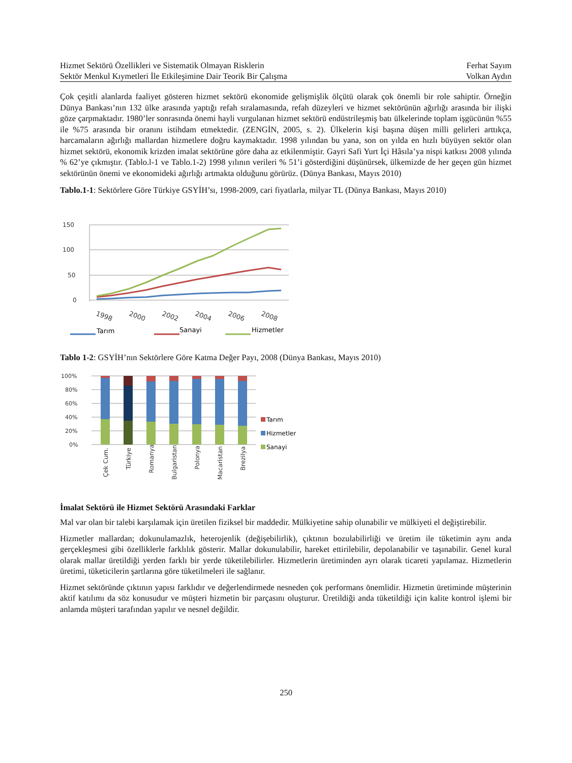Hizmet Sektörü Özellikleri ve Sistematik Olmayan Risklerin Ferhat Sayım
Sektör Menkul Kıymetleri İle Etkileşimine Dair Teorik Bir Çalışma Volkan Aydın
Çok çeşitli alanlarda faaliyet gösteren hizmet sektörü ekonomide gelişmişlik ölçütü olarak çok önemli bir role sahiptir. Örneğin Dünya Bankası’nın 132 ülke arasında yaptığı refah sıralamasında, refah düzeyleri ve hizmet sektörünün ağırlığı arasında bir ilişki göze çarpmaktadır. 1980’ler sonrasında önemi hayli vurgulanan hizmet sektörü endüstrileşmiş batı ülkelerinde toplam işgücünün %55 ile %75 arasında bir oranını istihdam etmektedir. (ZENGİN, 2005, s. 2). Ülkelerin kişi başına düşen milli gelirleri arttıkça, harcamaların ağırlığı mallardan hizmetlere doğru kaymaktadır. 1998 yılından bu yana, son on yılda en hızlı büyüyen sektör olan hizmet sektörü, ekonomik krizden imalat sektörüne göre daha az etkilenmiştir. Gayri Safi Yurt İçi Hâsıla’ya nispi katkısı 2008 yılında % 62’ye çıkmıştır. (Tablo.l-1 ve Tablo.1-2) 1998 yılının verileri % 51’i gösterdiğini düşünürsek, ülkemizde de her geçen gün hizmet sektörünün önemi ve ekonomideki ağırlığı artmakta olduğunu görürüz. (Dünya Bankası, Mayıs 2010)
Tablo.1-1: Sektörlere Göre Türkiye GSYİH’sı, 1998-2009, cari fiyatlarla, milyar TL (Dünya Bankası, Mayıs 2010)
150
100
50
0
1998
2000
2002
2004
2006
2008
Tarım
Sanayi
Hizmetler
Tablo 1-2: GSYİH’nın Sektörlere Göre Katma Değer Payı, 2008 (Dünya Bankası, Mayıs 2010)
100%
80%
60%
40%
20%
0%
Tarım
Hizmetler
Sanayi
Çek Cum.
Türkiye
Romanya
Bulgaristan
Polonya
Macaristan
Brezilya
İmalat Sektörü ile Hizmet Sektörü Arasındaki Farklar
Mal var olan bir talebi karşılamak için üretilen fiziksel bir maddedir. Mülkiyetine sahip olunabilir ve mülkiyeti el değiştirebilir.
Hizmetler mallardan; dokunulamazlık, heterojenlik (değişebilirlik), çıktının bozulabilirliği ve üretim ile tüketimin aynı anda gerçekleşmesi gibi özelliklerle farklılık gösterir. Mallar dokunulabilir, hareket ettirilebilir, depolanabilir ve taşınabilir. Genel kural olarak mallar üretildiği yerden farklı bir yerde tüketilebilirler. Hizmetlerin üretiminden ayrı olarak ticareti yapılamaz. Hizmetlerin üretimi, tüketicilerin şartlarına göre tüketilmeleri ile sağlanır.
Hizmet sektöründe çıktının yapısı farklıdır ve değerlendirmede nesneden çok performans önemlidir. Hizmetin üretiminde müşterinin aktif katılımı da söz konusudur ve müşteri hizmetin bir parçasını oluşturur. Üretildiği anda tüketildiği için kalite kontrol işlemi bir anlamda müşteri tarafından yapılır ve nesnel değildir.
250